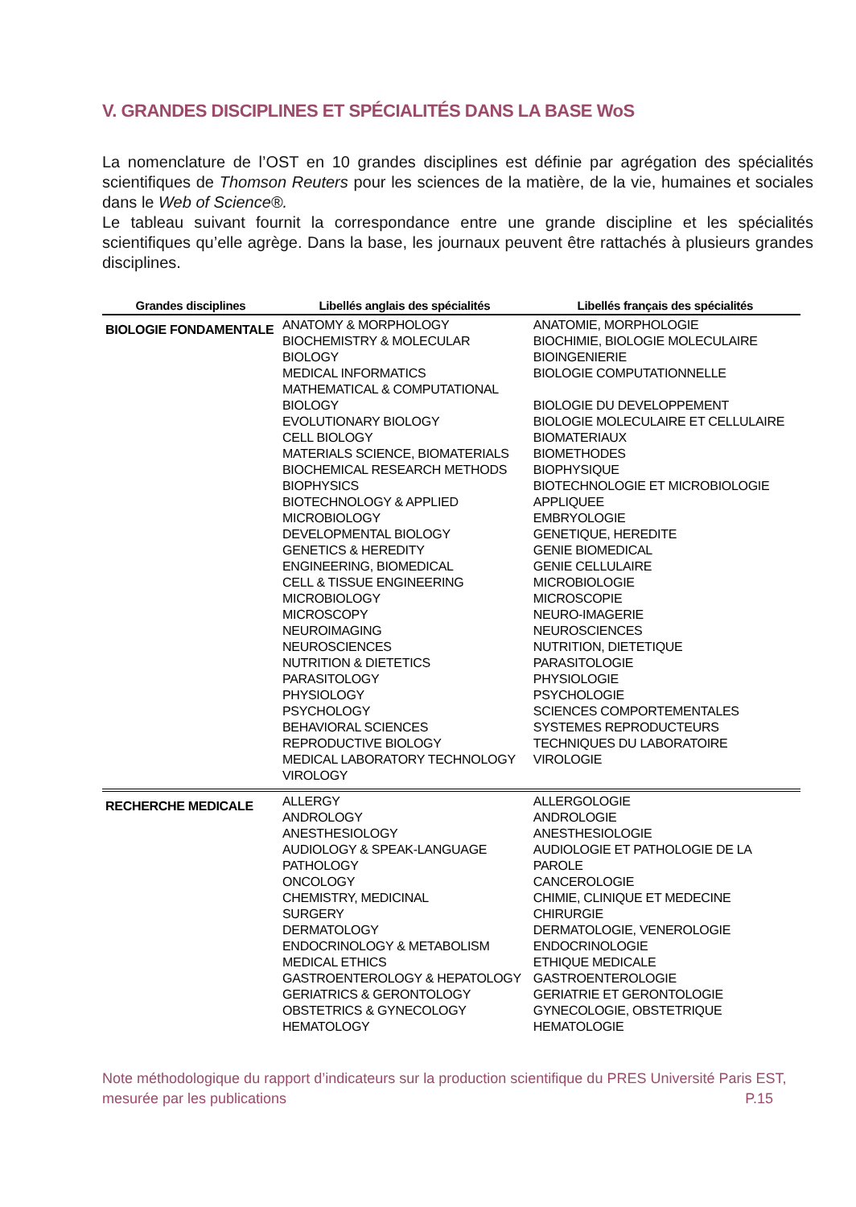V. GRANDES DISCIPLINES ET SPÉCIALITÉS DANS LA BASE WoS
La nomenclature de l’OST en 10 grandes disciplines est définie par agrégation des spécialités scientifiques de Thomson Reuters pour les sciences de la matière, de la vie, humaines et sociales dans le Web of Science®.
Le tableau suivant fournit la correspondance entre une grande discipline et les spécialités scientifiques qu’elle agrège. Dans la base, les journaux peuvent être rattachés à plusieurs grandes disciplines.
| Grandes disciplines | Libellés anglais des spécialités | Libellés français des spécialités |
| --- | --- | --- |
| BIOLOGIE FONDAMENTALE | ANATOMY & MORPHOLOGY BIOCHEMISTRY & MOLECULAR BIOLOGY MEDICAL INFORMATICS MATHEMATICAL & COMPUTATIONAL BIOLOGY EVOLUTIONARY BIOLOGY CELL BIOLOGY MATERIALS SCIENCE, BIOMATERIALS BIOCHEMICAL RESEARCH METHODS BIOPHYSICS BIOTECHNOLOGY & APPLIED MICROBIOLOGY DEVELOPMENTAL BIOLOGY GENETICS & HEREDITY ENGINEERING, BIOMEDICAL CELL & TISSUE ENGINEERING MICROBIOLOGY MICROSCOPY NEUROIMAGING NEUROSCIENCES NUTRITION & DIETETICS PARASITOLOGY PHYSIOLOGY PSYCHOLOGY BEHAVIORAL SCIENCES REPRODUCTIVE BIOLOGY MEDICAL LABORATORY TECHNOLOGY VIROLOGY | ANATOMIE, MORPHOLOGIE BIOCHIMIE, BIOLOGIE MOLECULAIRE BIOINGENIERIE BIOLOGIE COMPUTATIONNELLE BIOLOGIE DU DEVELOPPEMENT BIOLOGIE MOLECULAIRE ET CELLULAIRE BIOMATERIAUX BIOMETHODES BIOPHYSIQUE BIOTECHNOLOGIE ET MICROBIOLOGIE APPLIQUEE EMBRYOLOGIE GENETIQUE, HEREDITE GENIE BIOMEDICAL GENIE CELLULAIRE MICROBIOLOGIE MICROSCOPIE NEURO-IMAGERIE NEUROSCIENCES NUTRITION, DIETETIQUE PARASITOLOGIE PHYSIOLOGIE PSYCHOLOGIE SCIENCES COMPORTEMENTALES SYSTEMES REPRODUCTEURS TECHNIQUES DU LABORATOIRE VIROLOGIE |
| RECHERCHE MEDICALE | ALLERGY ANDROLOGY ANESTHESIOLOGY AUDIOLOGY & SPEAK-LANGUAGE PATHOLOGY ONCOLOGY CHEMISTRY, MEDICINAL SURGERY DERMATOLOGY ENDOCRINOLOGY & METABOLISM MEDICAL ETHICS GASTROENTEROLOGY & HEPATOLOGY GERIATRICS & GERONTOLOGY OBSTETRICS & GYNECOLOGY HEMATOLOGY | ALLERGOLOGIE ANDROLOGIE ANESTHESIOLOGIE AUDIOLOGIE ET PATHOLOGIE DE LA PAROLE CANCEROLOGIE CHIMIE, CLINIQUE ET MEDECINE CHIRURGIE DERMATOLOGIE, VENEROLOGIE ENDOCRINOLOGIE ETHIQUE MEDICALE GASTROENTEROLOGIE GERIATRIE ET GERONTOLOGIE GYNECOLOGIE, OBSTETRIQUE HEMATOLOGIE |
Note méthodologique du rapport d’indicateurs sur la production scientifique du PRES Université Paris EST, mesurée par les publications P.15